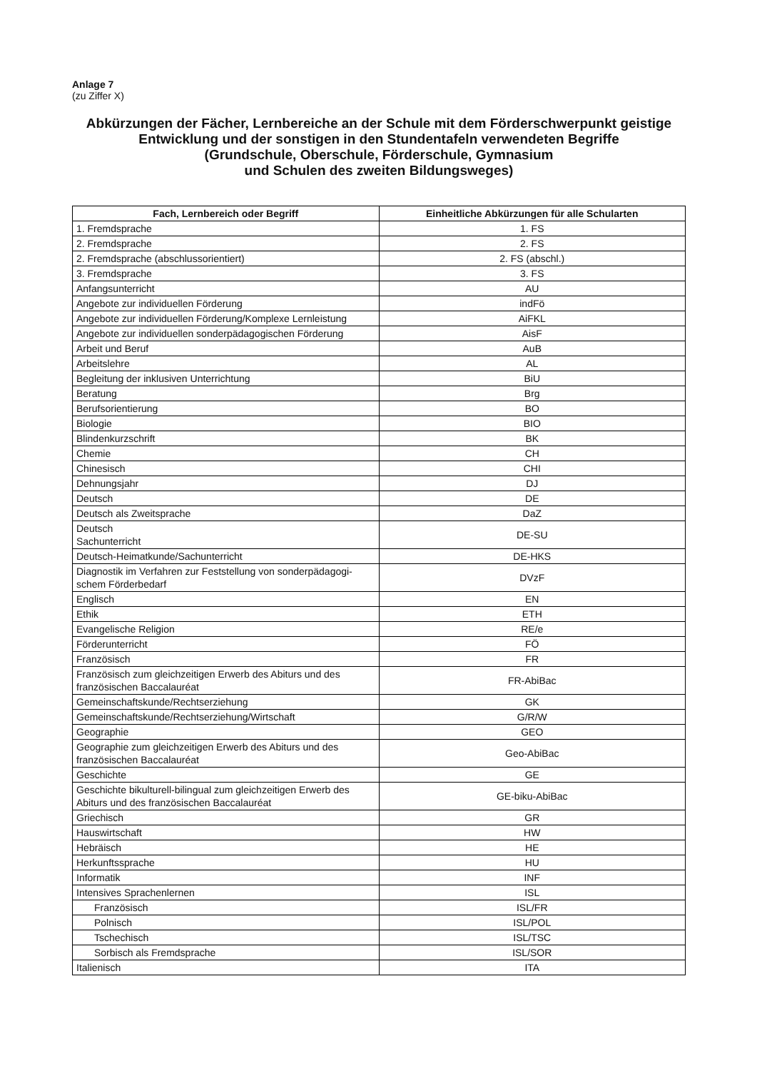Anlage 7
(zu Ziffer X)
Abkürzungen der Fächer, Lernbereiche an der Schule mit dem Förderschwerpunkt geistige Entwicklung und der sonstigen in den Stundentafeln verwendeten Begriffe
(Grundschule, Oberschule, Förderschule, Gymnasium
und Schulen des zweiten Bildungsweges)
| Fach, Lernbereich oder Begriff | Einheitliche Abkürzungen für alle Schularten |
| --- | --- |
| 1. Fremdsprache | 1. FS |
| 2. Fremdsprache | 2. FS |
| 2. Fremdsprache (abschlussorientiert) | 2. FS (abschl.) |
| 3. Fremdsprache | 3. FS |
| Anfangsunterricht | AU |
| Angebote zur individuellen Förderung | indFö |
| Angebote zur individuellen Förderung/Komplexe Lernleistung | AiFKL |
| Angebote zur individuellen sonderpädagogischen Förderung | AisF |
| Arbeit und Beruf | AuB |
| Arbeitslehre | AL |
| Begleitung der inklusiven Unterrichtung | BiU |
| Beratung | Brg |
| Berufsorientierung | BO |
| Biologie | BIO |
| Blindenkurzschrift | BK |
| Chemie | CH |
| Chinesisch | CHI |
| Dehnungsjahr | DJ |
| Deutsch | DE |
| Deutsch als Zweitsprache | DaZ |
| Deutsch Sachunterricht | DE-SU |
| Deutsch-Heimatkunde/Sachunterricht | DE-HKS |
| Diagnostik im Verfahren zur Feststellung von sonderpädagogi-schem Förderbedarf | DVzF |
| Englisch | EN |
| Ethik | ETH |
| Evangelische Religion | RE/e |
| Förderunterricht | FÖ |
| Französisch | FR |
| Französisch zum gleichzeitigen Erwerb des Abiturs und des französischen Baccalauréat | FR-AbiBac |
| Gemeinschaftskunde/Rechtserziehung | GK |
| Gemeinschaftskunde/Rechtserziehung/Wirtschaft | G/R/W |
| Geographie | GEO |
| Geographie zum gleichzeitigen Erwerb des Abiturs und des französischen Baccalauréat | Geo-AbiBac |
| Geschichte | GE |
| Geschichte bikulturell-bilingual zum gleichzeitigen Erwerb des Abiturs und des französischen Baccalauréat | GE-biku-AbiBac |
| Griechisch | GR |
| Hauswirtschaft | HW |
| Hebräisch | HE |
| Herkunftssprache | HU |
| Informatik | INF |
| Intensives Sprachenlernen | ISL |
| Französisch | ISL/FR |
| Polnisch | ISL/POL |
| Tschechisch | ISL/TSC |
| Sorbisch als Fremdsprache | ISL/SOR |
| Italienisch | ITA |